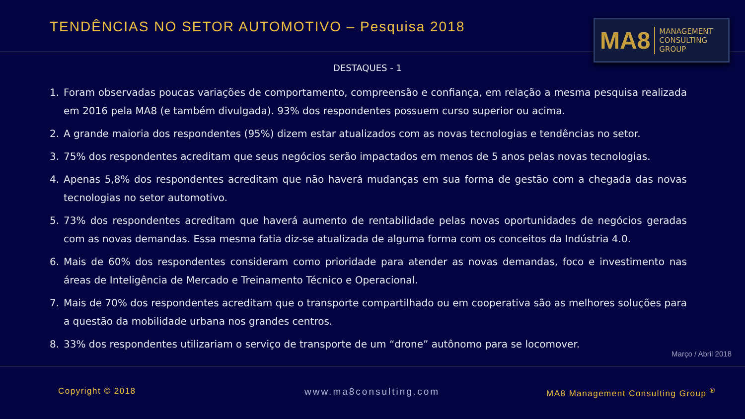TENDÊNCIAS NO SETOR AUTOMOTIVO – Pesquisa 2018
MA8 MANAGEMENT
CONSULTING GROUP
DESTAQUES - 1
1. Foram observadas poucas variações de comportamento, compreensão e confiança, em relação a mesma pesquisa realizada em 2016 pela MA8 (e também divulgada). 93% dos respondentes possuem curso superior ou acima.
2. A grande maioria dos respondentes (95%) dizem estar atualizados com as novas tecnologias e tendências no setor.
3. 75% dos respondentes acreditam que seus negócios serão impactados em menos de 5 anos pelas novas tecnologias.
4. Apenas 5,8% dos respondentes acreditam que não haverá mudanças em sua forma de gestão com a chegada das novas tecnologias no setor automotivo.
5. 73% dos respondentes acreditam que haverá aumento de rentabilidade pelas novas oportunidades de negócios geradas com as novas demandas. Essa mesma fatia diz-se atualizada de alguma forma com os conceitos da Indústria 4.0.
6. Mais de 60% dos respondentes consideram como prioridade para atender as novas demandas, foco e investimento nas áreas de Inteligência de Mercado e Treinamento Técnico e Operacional.
7. Mais de 70% dos respondentes acreditam que o transporte compartilhado ou em cooperativa são as melhores soluções para a questão da mobilidade urbana nos grandes centros.
8. 33% dos respondentes utilizariam o serviço de transporte de um “drone” autônomo para se locomover.
Março / Abril 2018
Copyright © 2018 www.ma8consulting.com
MA8 Management Consulting Group <sup>®</sup>